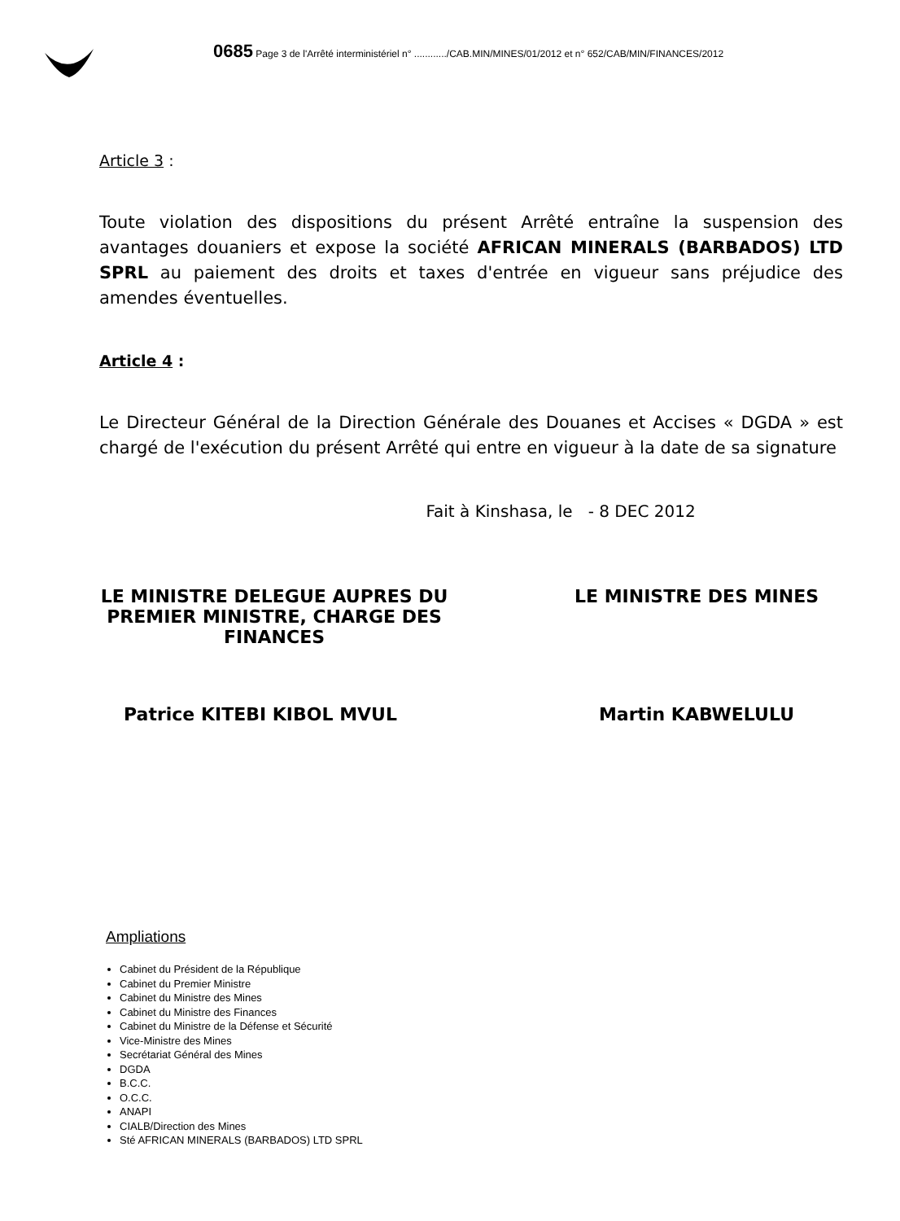0685 Page 3 de l'Arrêté interministériel n° ............/CAB.MIN/MINES/01/2012 et n° 652/CAB/MIN/FINANCES/2012
Article 3 :
Toute violation des dispositions du présent Arrêté entraîne la suspension des avantages douaniers et expose la société AFRICAN MINERALS (BARBADOS) LTD SPRL au paiement des droits et taxes d'entrée en vigueur sans préjudice des amendes éventuelles.
Article 4 :
Le Directeur Général de la Direction Générale des Douanes et Accises « DGDA » est chargé de l'exécution du présent Arrêté qui entre en vigueur à la date de sa signature
Fait à Kinshasa, le - 8 DEC 2012
LE MINISTRE DELEGUE AUPRES DU PREMIER MINISTRE, CHARGE DES FINANCES
LE MINISTRE DES MINES
Patrice KITEBI KIBOL MVUL Martin KABWELULU
Ampliations
Cabinet du Président de la République
Cabinet du Premier Ministre
Cabinet du Ministre des Mines
Cabinet du Ministre des Finances
Cabinet du Ministre de la Défense et Sécurité
Vice-Ministre des Mines
Secrétariat Général des Mines
DGDA
B.C.C.
O.C.C.
ANAPI
CIALB/Direction des Mines
Sté AFRICAN MINERALS (BARBADOS) LTD SPRL